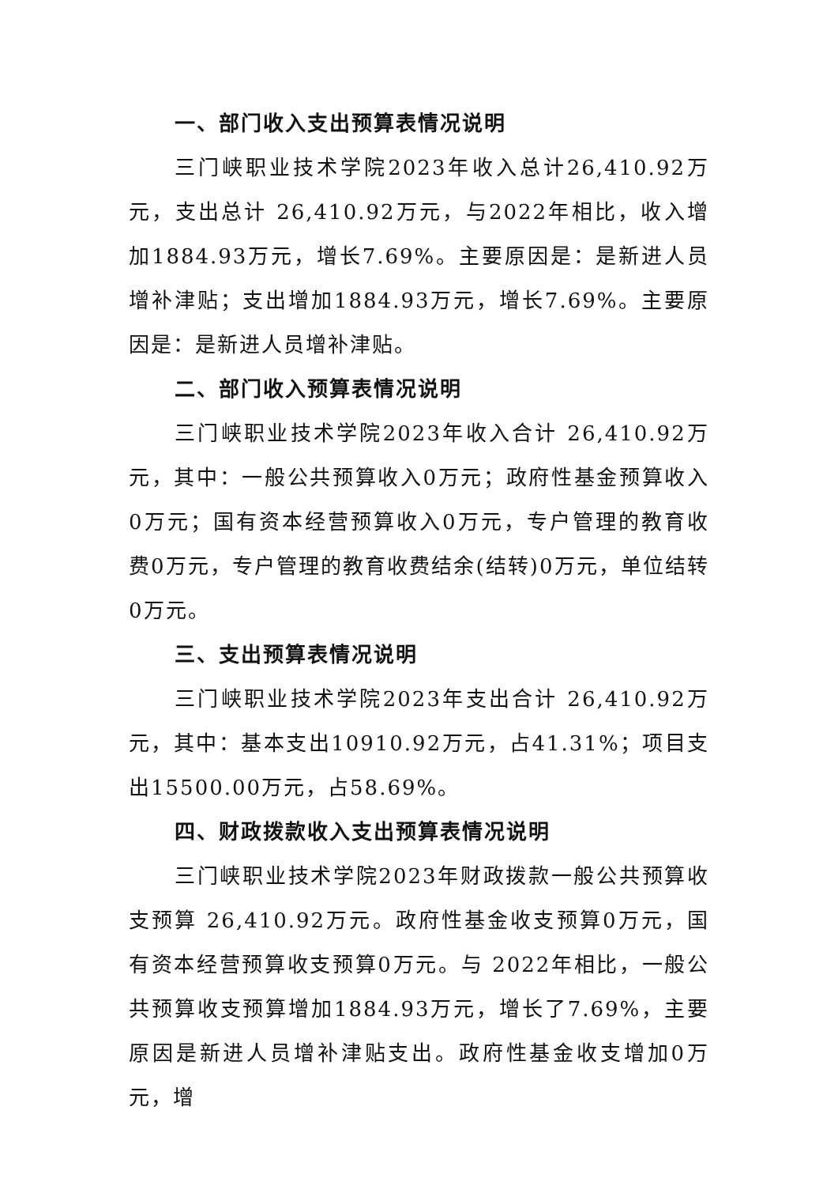一、部门收入支出预算表情况说明
三门峡职业技术学院2023年收入总计26,410.92万元，支出总计 26,410.92万元，与2022年相比，收入增加1884.93万元，增长7.69%。主要原因是：是新进人员增补津贴；支出增加1884.93万元，增长7.69%。主要原因是：是新进人员增补津贴。
二、部门收入预算表情况说明
三门峡职业技术学院2023年收入合计 26,410.92万元，其中：一般公共预算收入0万元；政府性基金预算收入0万元；国有资本经营预算收入0万元，专户管理的教育收费0万元，专户管理的教育收费结余(结转)0万元，单位结转0万元。
三、支出预算表情况说明
三门峡职业技术学院2023年支出合计 26,410.92万元，其中：基本支出10910.92万元，占41.31%；项目支出15500.00万元，占58.69%。
四、财政拨款收入支出预算表情况说明
三门峡职业技术学院2023年财政拨款一般公共预算收支预算 26,410.92万元。政府性基金收支预算0万元，国有资本经营预算收支预算0万元。与 2022年相比，一般公共预算收支预算增加1884.93万元，增长了7.69%，主要原因是新进人员增补津贴支出。政府性基金收支增加0万元，增